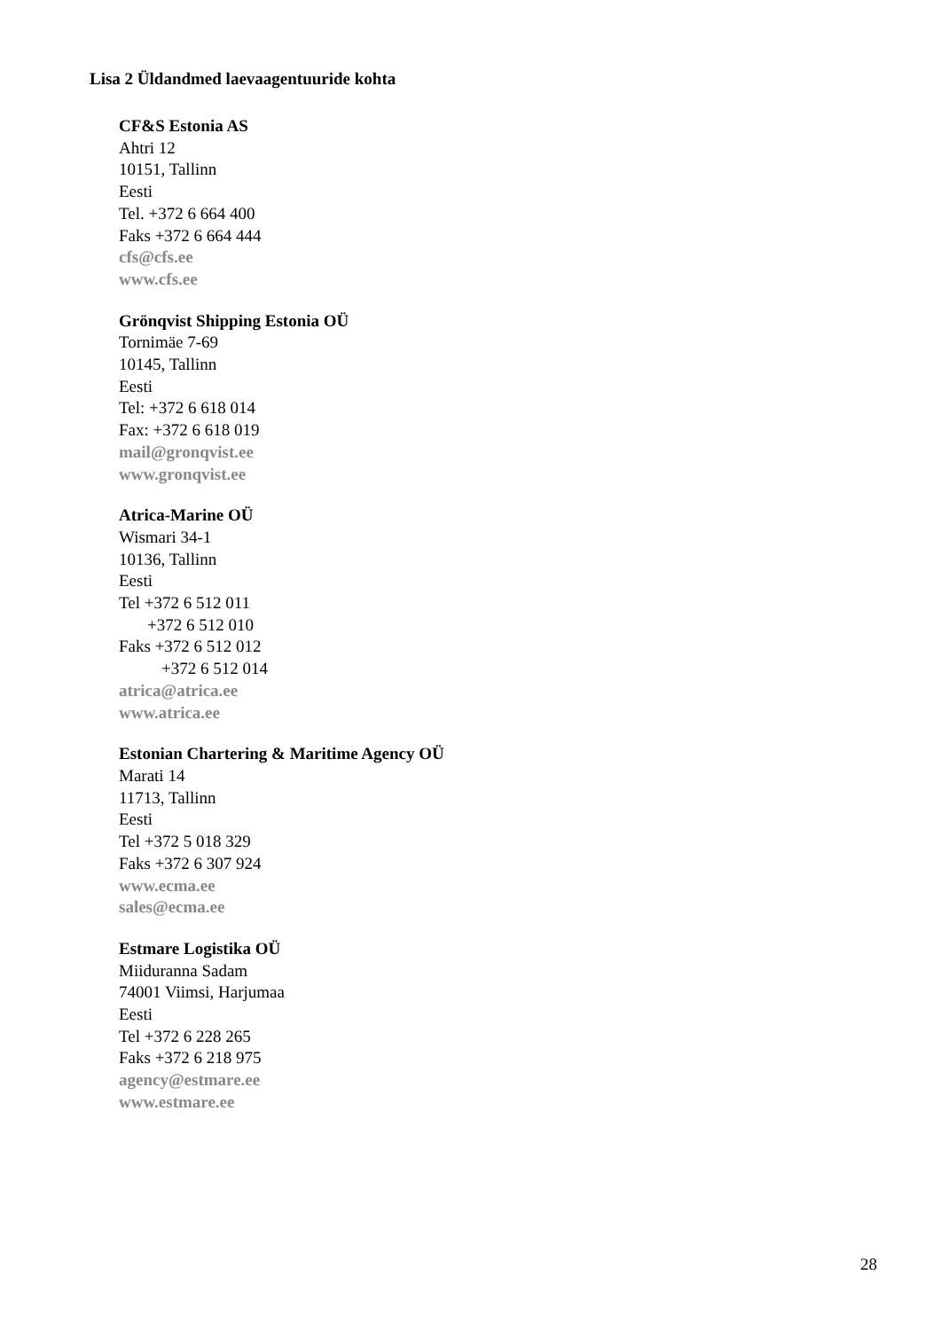Lisa 2 Üldandmed laevaagentuuride kohta
CF&S Estonia AS
Ahtri 12
10151, Tallinn
Eesti
Tel. +372 6 664 400
Faks +372 6 664 444
cfs@cfs.ee
www.cfs.ee
Grönqvist Shipping Estonia OÜ
Tornimäe 7-69
10145, Tallinn
Eesti
Tel: +372 6 618 014
Fax: +372 6 618 019
mail@gronqvist.ee
www.gronqvist.ee
Atrica-Marine OÜ
Wismari 34-1
10136, Tallinn
Eesti
Tel +372 6 512 011
+372 6 512 010
Faks +372 6 512 012
+372 6 512 014
atrica@atrica.ee
www.atrica.ee
Estonian Chartering & Maritime Agency OÜ
Marati 14
11713, Tallinn
Eesti
Tel +372 5 018 329
Faks +372 6 307 924
www.ecma.ee
sales@ecma.ee
Estmare Logistika OÜ
Miiduranna Sadam
74001 Viimsi, Harjumaa
Eesti
Tel +372 6 228 265
Faks +372 6 218 975
agency@estmare.ee
www.estmare.ee
28